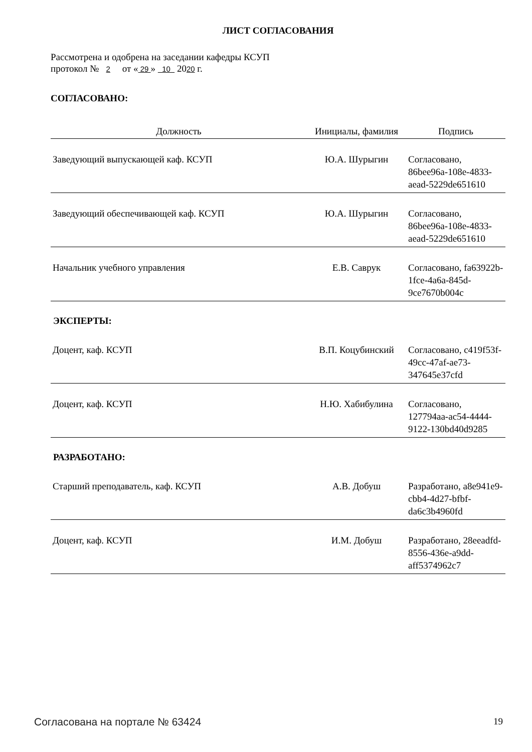ЛИСТ СОГЛАСОВАНИЯ
Рассмотрена и одобрена на заседании кафедры КСУП
протокол № 2 от « 29 » 10 2020 г.
СОГЛАСОВАНО:
| Должность | Инициалы, фамилия | Подпись |
| --- | --- | --- |
| Заведующий выпускающей каф. КСУП | Ю.А. Шурыгин | Согласовано, 86bee96a-108e-4833-aead-5229de651610 |
| Заведующий обеспечивающей каф. КСУП | Ю.А. Шурыгин | Согласовано, 86bee96a-108e-4833-aead-5229de651610 |
| Начальник учебного управления | Е.В. Саврук | Согласовано, fa63922b-1fce-4a6a-845d-9ce7670b004c |
ЭКСПЕРТЫ:
| Доцент, каф. КСУП | В.П. Коцубинский | Согласовано, c419f53f-49cc-47af-ae73-347645e37cfd |
| Доцент, каф. КСУП | Н.Ю. Хабибулина | Согласовано, 127794aa-ac54-4444-9122-130bd40d9285 |
РАЗРАБОТАНО:
| Старший преподаватель, каф. КСУП | А.В. Добуш | Разработано, a8e941e9-cbb4-4d27-bfbf-da6c3b4960fd |
| Доцент, каф. КСУП | И.М. Добуш | Разработано, 28eeadfd-8556-436e-a9dd-aff5374962c7 |
Согласована на портале № 63424 19